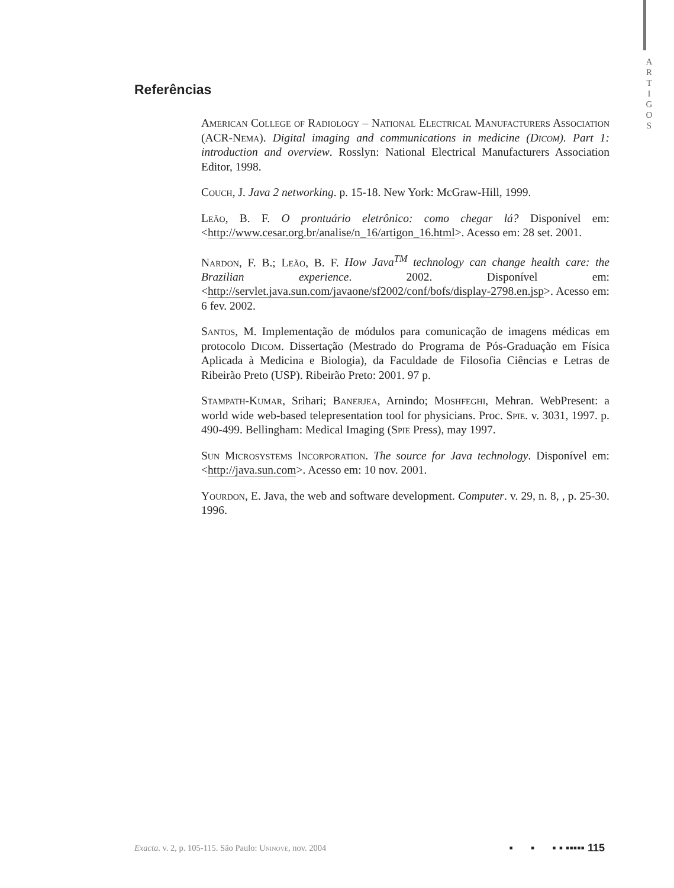A
R
T
I
G
O
S
Referências
American College of Radiology – National Electrical Manufacturers Association (ACR-Nema). Digital imaging and communications in medicine (Dicom). Part 1: introduction and overview. Rosslyn: National Electrical Manufacturers Association Editor, 1998.
Couch, J. Java 2 networking. p. 15-18. New York: McGraw-Hill, 1999.
Leão, B. F. O prontuário eletrônico: como chegar lá? Disponível em: <http://www.cesar.org.br/analise/n_16/artigon_16.html>. Acesso em: 28 set. 2001.
Nardon, F. B.; Leão, B. F. How Java<sup>TM</sup> technology can change health care: the Brazilian experience. 2002. Disponível em: <http://servlet.java.sun.com/javaone/sf2002/conf/bofs/display-2798.en.jsp>. Acesso em: 6 fev. 2002.
Santos, M. Implementação de módulos para comunicação de imagens médicas em protocolo Dicom. Dissertação (Mestrado do Programa de Pós-Graduação em Física Aplicada à Medicina e Biologia), da Faculdade de Filosofia Ciências e Letras de Ribeirão Preto (USP). Ribeirão Preto: 2001. 97 p.
Stampath-Kumar, Srihari; Banerjea, Arnindo; Moshfeghi, Mehran. WebPresent: a world wide web-based telepresentation tool for physicians. Proc. Spie. v. 3031, 1997. p. 490-499. Bellingham: Medical Imaging (Spie Press), may 1997.
Sun Microsystems Incorporation. The source for Java technology. Disponível em: <http://java.sun.com>. Acesso em: 10 nov. 2001.
Yourdon, E. Java, the web and software development. Computer. v. 29, n. 8, , p. 25-30. 1996.
Exacta. v. 2, p. 105-115. São Paulo: Uninove, nov. 2004 ▪ ▪ ▪ ▪ ▪▪▪▪▪ 115